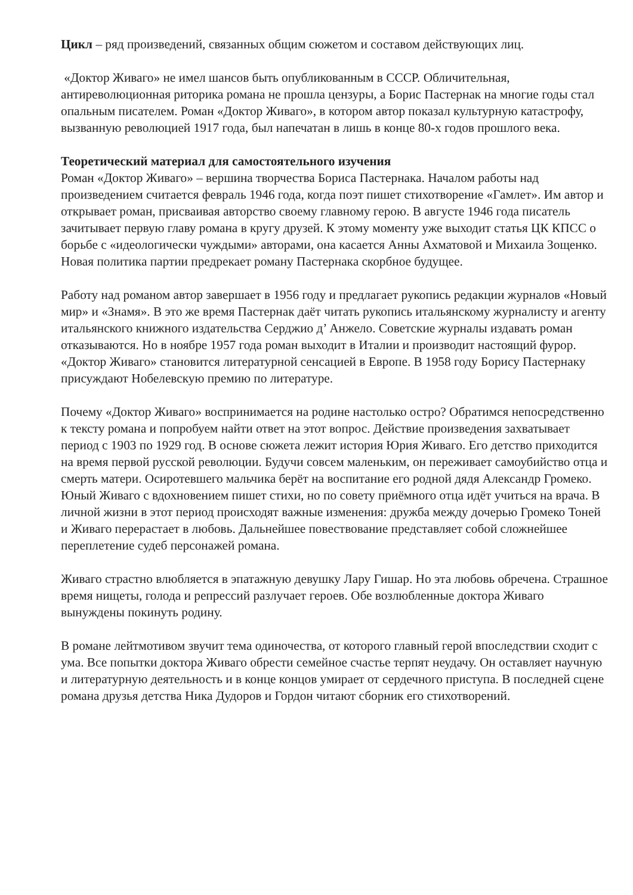Цикл – ряд произведений, связанных общим сюжетом и составом действующих лиц.
«Доктор Живаго» не имел шансов быть опубликованным в СССР. Обличительная, антиреволюционная риторика романа не прошла цензуры, а Борис Пастернак на многие годы стал опальным писателем. Роман «Доктор Живаго», в котором автор показал культурную катастрофу, вызванную революцией 1917 года, был напечатан в лишь в конце 80-х годов прошлого века.
Теоретический материал для самостоятельного изучения
Роман «Доктор Живаго» – вершина творчества Бориса Пастернака. Началом работы над произведением считается февраль 1946 года, когда поэт пишет стихотворение «Гамлет». Им автор и открывает роман, присваивая авторство своему главному герою. В августе 1946 года писатель зачитывает первую главу романа в кругу друзей. К этому моменту уже выходит статья ЦК КПСС о борьбе с «идеологически чуждыми» авторами, она касается Анны Ахматовой и Михаила Зощенко. Новая политика партии предрекает роману Пастернака скорбное будущее.
Работу над романом автор завершает в 1956 году и предлагает рукопись редакции журналов «Новый мир» и «Знамя». В это же время Пастернак даёт читать рукопись итальянскому журналисту и агенту итальянского книжного издательства Серджио д’ Анжело. Советские журналы издавать роман отказываются. Но в ноябре 1957 года роман выходит в Италии и производит настоящий фурор. «Доктор Живаго» становится литературной сенсацией в Европе. В 1958 году Борису Пастернаку присуждают Нобелевскую премию по литературе.
Почему «Доктор Живаго» воспринимается на родине настолько остро? Обратимся непосредственно к тексту романа и попробуем найти ответ на этот вопрос. Действие произведения захватывает период с 1903 по 1929 год. В основе сюжета лежит история Юрия Живаго. Его детство приходится на время первой русской революции. Будучи совсем маленьким, он переживает самоубийство отца и смерть матери. Осиротевшего мальчика берёт на воспитание его родной дядя Александр Громеко. Юный Живаго с вдохновением пишет стихи, но по совету приёмного отца идёт учиться на врача. В личной жизни в этот период происходят важные изменения: дружба между дочерью Громеко Тоней и Живаго перерастает в любовь. Дальнейшее повествование представляет собой сложнейшее переплетение судеб персонажей романа.
Живаго страстно влюбляется в эпатажную девушку Лару Гишар. Но эта любовь обречена. Страшное время нищеты, голода и репрессий разлучает героев. Обе возлюбленные доктора Живаго вынуждены покинуть родину.
В романе лейтмотивом звучит тема одиночества, от которого главный герой впоследствии сходит с ума. Все попытки доктора Живаго обрести семейное счастье терпят неудачу. Он оставляет научную и литературную деятельность и в конце концов умирает от сердечного приступа. В последней сцене романа друзья детства Ника Дудоров и Гордон читают сборник его стихотворений.